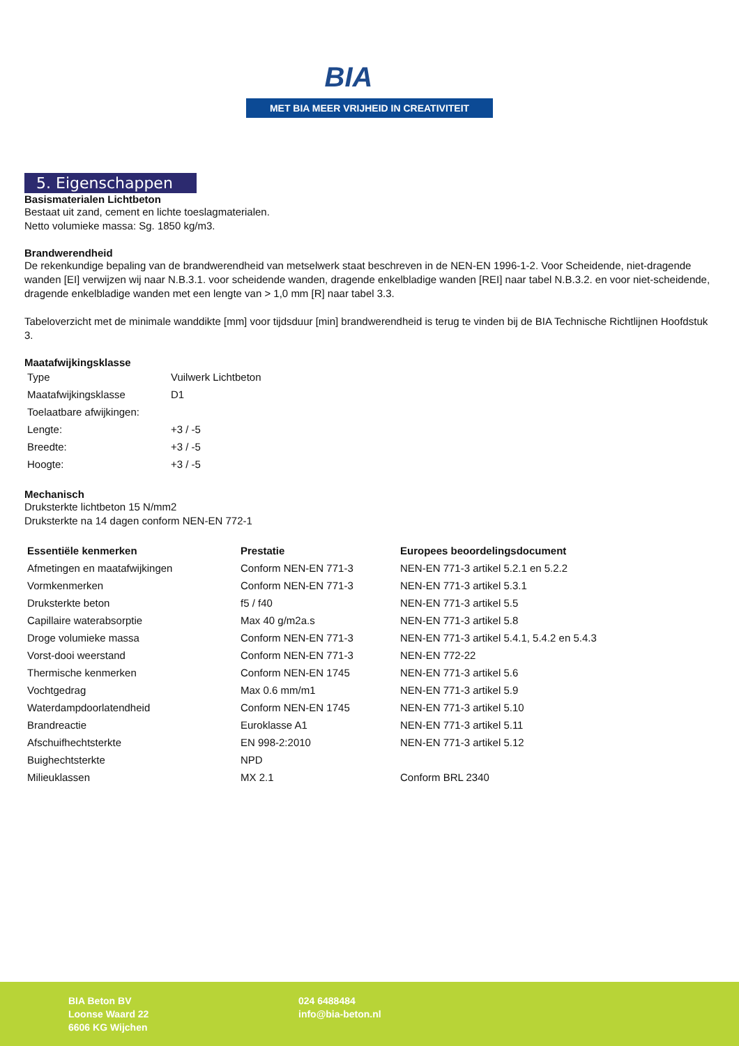BIA
MET BIA MEER VRIJHEID IN CREATIVITEIT
5. Eigenschappen
Basismaterialen Lichtbeton
Bestaat uit zand, cement en lichte toeslagmaterialen.
Netto volumieke massa: Sg. 1850 kg/m3.
Brandwerendheid
De rekenkundige bepaling van de brandwerendheid van metselwerk staat beschreven in de NEN-EN 1996-1-2. Voor Scheidende, niet-dragende wanden [EI] verwijzen wij naar N.B.3.1. voor scheidende wanden, dragende enkelbladige wanden [REI] naar tabel N.B.3.2. en voor niet-scheidende, dragende enkelbladige wanden met een lengte van > 1,0 mm [R] naar tabel 3.3.
Tabeloverzicht met de minimale wanddikte [mm] voor tijdsduur [min] brandwerendheid is terug te vinden bij de BIA Technische Richtlijnen Hoofdstuk 3.
Maatafwijkingsklasse
| Type | Vuilwerk Lichtbeton |
| Maatafwijkingsklasse | D1 |
| Toelaatbare afwijkingen: | |
| Lengte: | +3 / -5 |
| Breedte: | +3 / -5 |
| Hoogte: | +3 / -5 |
Mechanisch
Druksterkte lichtbeton 15 N/mm2
Druksterkte na 14 dagen conform NEN-EN 772-1
| Essentiële kenmerken | Prestatie | Europees beoordelingsdocument |
| --- | --- | --- |
| Afmetingen en maatafwijkingen | Conform NEN-EN 771-3 | NEN-EN 771-3 artikel 5.2.1 en 5.2.2 |
| Vormkenmerken | Conform NEN-EN 771-3 | NEN-EN 771-3 artikel 5.3.1 |
| Druksterkte beton | f5 / f40 | NEN-EN 771-3 artikel 5.5 |
| Capillaire waterabsorptie | Max 40 g/m2a.s | NEN-EN 771-3 artikel 5.8 |
| Droge volumieke massa | Conform NEN-EN 771-3 | NEN-EN 771-3 artikel 5.4.1, 5.4.2 en 5.4.3 |
| Vorst-dooi weerstand | Conform NEN-EN 771-3 | NEN-EN 772-22 |
| Thermische kenmerken | Conform NEN-EN 1745 | NEN-EN 771-3 artikel 5.6 |
| Vochtgedrag | Max 0.6 mm/m1 | NEN-EN 771-3 artikel 5.9 |
| Waterdampdoorlatendheid | Conform NEN-EN 1745 | NEN-EN 771-3 artikel 5.10 |
| Brandreactie | Euroklasse A1 | NEN-EN 771-3 artikel 5.11 |
| Afschuifhechtsterkte | EN 998-2:2010 | NEN-EN 771-3 artikel 5.12 |
| Buighechtsterkte | NPD | |
| Milieuklassen | MX 2.1 | Conform BRL 2340 |
BIA Beton BV
Loonse Waard 22
6606 KG Wijchen
024 6488484
info@bia-beton.nl